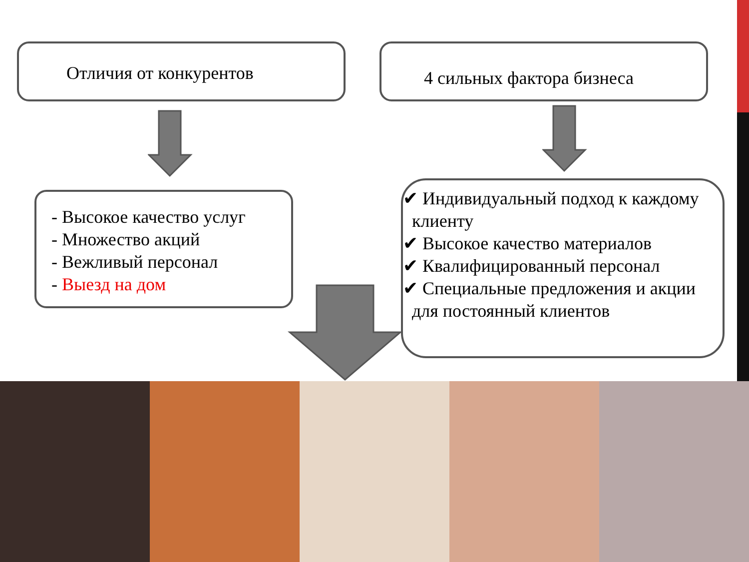Отличия от конкурентов 4 сильных фактора бизнеса
- Высокое качество услуг
- Множество акций
- Вежливый персонал
- Выезд на дом
✔ Индивидуальный подход к каждому
клиенту
✔ Высокое качество материалов
✔ Квалифицированный персонал
✔ Специальные предложения и акции
для постоянный клиентов